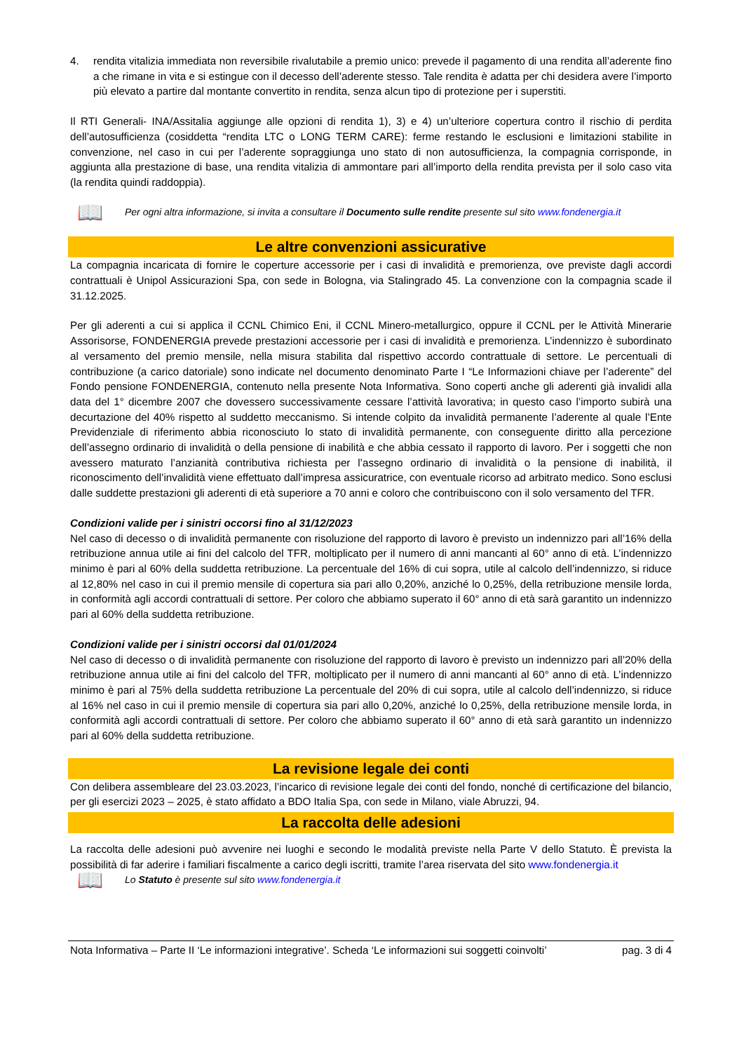4. rendita vitalizia immediata non reversibile rivalutabile a premio unico: prevede il pagamento di una rendita all’aderente fino a che rimane in vita e si estingue con il decesso dell’aderente stesso. Tale rendita è adatta per chi desidera avere l’importo più elevato a partire dal montante convertito in rendita, senza alcun tipo di protezione per i superstiti.
Il RTI Generali- INA/Assitalia aggiunge alle opzioni di rendita 1), 3) e 4) un’ulteriore copertura contro il rischio di perdita dell’autosufficienza (cosiddetta “rendita LTC o LONG TERM CARE): ferme restando le esclusioni e limitazioni stabilite in convenzione, nel caso in cui per l’aderente sopraggiunga uno stato di non autosufficienza, la compagnia corrisponde, in aggiunta alla prestazione di base, una rendita vitalizia di ammontare pari all’importo della rendita prevista per il solo caso vita (la rendita quindi raddoppia).
📖 Per ogni altra informazione, si invita a consultare il Documento sulle rendite presente sul sito www.fondenergia.it
Le altre convenzioni assicurative
La compagnia incaricata di fornire le coperture accessorie per i casi di invalidità e premorienza, ove previste dagli accordi contrattuali è Unipol Assicurazioni Spa, con sede in Bologna, via Stalingrado 45. La convenzione con la compagnia scade il 31.12.2025.
Per gli aderenti a cui si applica il CCNL Chimico Eni, il CCNL Minero-metallurgico, oppure il CCNL per le Attività Minerarie Assorisorse, FONDENERGIA prevede prestazioni accessorie per i casi di invalidità e premorienza. L’indennizzo è subordinato al versamento del premio mensile, nella misura stabilita dal rispettivo accordo contrattuale di settore. Le percentuali di contribuzione (a carico datoriale) sono indicate nel documento denominato Parte I “Le Informazioni chiave per l’aderente” del Fondo pensione FONDENERGIA, contenuto nella presente Nota Informativa. Sono coperti anche gli aderenti già invalidi alla data del 1° dicembre 2007 che dovessero successivamente cessare l’attività lavorativa; in questo caso l’importo subirà una decurtazione del 40% rispetto al suddetto meccanismo. Si intende colpito da invalidità permanente l’aderente al quale l’Ente Previdenziale di riferimento abbia riconosciuto lo stato di invalidità permanente, con conseguente diritto alla percezione dell’assegno ordinario di invalidità o della pensione di inabilità e che abbia cessato il rapporto di lavoro. Per i soggetti che non avessero maturato l’anzianità contributiva richiesta per l’assegno ordinario di invalidità o la pensione di inabilità, il riconoscimento dell’invalidità viene effettuato dall’impresa assicuratrice, con eventuale ricorso ad arbitrato medico. Sono esclusi dalle suddette prestazioni gli aderenti di età superiore a 70 anni e coloro che contribuiscono con il solo versamento del TFR.
Condizioni valide per i sinistri occorsi fino al 31/12/2023
Nel caso di decesso o di invalidità permanente con risoluzione del rapporto di lavoro è previsto un indennizzo pari all’16% della retribuzione annua utile ai fini del calcolo del TFR, moltiplicato per il numero di anni mancanti al 60° anno di età. L’indennizzo minimo è pari al 60% della suddetta retribuzione. La percentuale del 16% di cui sopra, utile al calcolo dell’indennizzo, si riduce al 12,80% nel caso in cui il premio mensile di copertura sia pari allo 0,20%, anziché lo 0,25%, della retribuzione mensile lorda, in conformità agli accordi contrattuali di settore. Per coloro che abbiamo superato il 60° anno di età sarà garantito un indennizzo pari al 60% della suddetta retribuzione.
Condizioni valide per i sinistri occorsi dal 01/01/2024
Nel caso di decesso o di invalidità permanente con risoluzione del rapporto di lavoro è previsto un indennizzo pari all’20% della retribuzione annua utile ai fini del calcolo del TFR, moltiplicato per il numero di anni mancanti al 60° anno di età. L’indennizzo minimo è pari al 75% della suddetta retribuzione La percentuale del 20% di cui sopra, utile al calcolo dell’indennizzo, si riduce al 16% nel caso in cui il premio mensile di copertura sia pari allo 0,20%, anziché lo 0,25%, della retribuzione mensile lorda, in conformità agli accordi contrattuali di settore. Per coloro che abbiamo superato il 60° anno di età sarà garantito un indennizzo pari al 60% della suddetta retribuzione.
La revisione legale dei conti
Con delibera assembleare del 23.03.2023, l’incarico di revisione legale dei conti del fondo, nonché di certificazione del bilancio, per gli esercizi 2023 – 2025, è stato affidato a BDO Italia Spa, con sede in Milano, viale Abruzzi, 94.
La raccolta delle adesioni
La raccolta delle adesioni può avvenire nei luoghi e secondo le modalità previste nella Parte V dello Statuto. È prevista la possibilità di far aderire i familiari fiscalmente a carico degli iscritti, tramite l’area riservata del sito www.fondenergia.it
📖 Lo Statuto è presente sul sito www.fondenergia.it
Nota Informativa – Parte II ‘Le informazioni integrative’. Scheda ‘Le informazioni sui soggetti coinvolti’ pag. 3 di 4